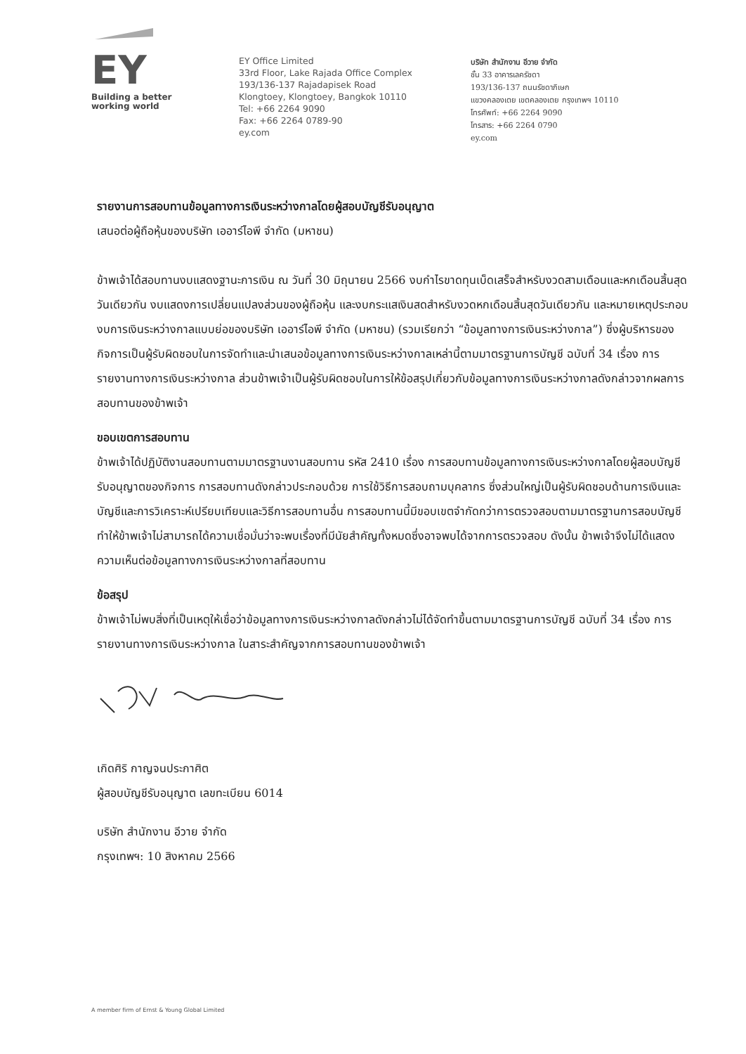EY
Building a better
working world
EY Office Limited
33rd Floor, Lake Rajada Office Complex
193/136-137 Rajadapisek Road
Klongtoey, Klongtoey, Bangkok 10110
Tel: +66 2264 9090
Fax: +66 2264 0789-90
ey.com
บริษัท สำนักงาน อีวาย จำกัด
ชั้น 33 อาคารเลครัชดา
193/136-137 ถนนรัชดาภิเษก
แขวงคลองเตย เขตคลองเตย กรุงเทพฯ 10110
โทรศัพท์: +66 2264 9090
โทรสาร: +66 2264 0790
ey.com
รายงานการสอบทานข้อมูลทางการเงินระหว่างกาลโดยผู้สอบบัญชีรับอนุญาต
เสนอต่อผู้ถือหุ้นของบริษัท เออาร์ไอพี จำกัด (มหาชน)
ข้าพเจ้าได้สอบทานงบแสดงฐานะการเงิน ณ วันที่ 30 มิถุนายน 2566 งบกำไรขาดทุนเบ็ดเสร็จสำหรับงวดสามเดือนและหกเดือนสิ้นสุดวันเดียวกัน งบแสดงการเปลี่ยนแปลงส่วนของผู้ถือหุ้น และงบกระแสเงินสดสำหรับงวดหกเดือนสิ้นสุดวันเดียวกัน และหมายเหตุประกอบงบการเงินระหว่างกาลแบบย่อของบริษัท เออาร์ไอพี จำกัด (มหาชน) (รวมเรียกว่า “ข้อมูลทางการเงินระหว่างกาล”) ซึ่งผู้บริหารของกิจการเป็นผู้รับผิดชอบในการจัดทำและนำเสนอข้อมูลทางการเงินระหว่างกาลเหล่านี้ตามมาตรฐานการบัญชี ฉบับที่ 34 เรื่อง การรายงานทางการเงินระหว่างกาล ส่วนข้าพเจ้าเป็นผู้รับผิดชอบในการให้ข้อสรุปเกี่ยวกับข้อมูลทางการเงินระหว่างกาลดังกล่าวจากผลการสอบทานของข้าพเจ้า
ขอบเขตการสอบทาน
ข้าพเจ้าได้ปฏิบัติงานสอบทานตามมาตรฐานงานสอบทาน รหัส 2410 เรื่อง การสอบทานข้อมูลทางการเงินระหว่างกาลโดยผู้สอบบัญชีรับอนุญาตของกิจการ การสอบทานดังกล่าวประกอบด้วย การใช้วิธีการสอบถามบุคลากร ซึ่งส่วนใหญ่เป็นผู้รับผิดชอบด้านการเงินและบัญชีและการวิเคราะห์เปรียบเทียบและวิธีการสอบทานอื่น การสอบทานนี้มีขอบเขตจำกัดกว่าการตรวจสอบตามมาตรฐานการสอบบัญชี ทำให้ข้าพเจ้าไม่สามารถได้ความเชื่อมั่นว่าจะพบเรื่องที่มีนัยสำคัญทั้งหมดซึ่งอาจพบได้จากการตรวจสอบ ดังนั้น ข้าพเจ้าจึงไม่ได้แสดงความเห็นต่อข้อมูลทางการเงินระหว่างกาลที่สอบทาน
ข้อสรุป
ข้าพเจ้าไม่พบสิ่งที่เป็นเหตุให้เชื่อว่าข้อมูลทางการเงินระหว่างกาลดังกล่าวไม่ได้จัดทำขึ้นตามมาตรฐานการบัญชี ฉบับที่ 34 เรื่อง การรายงานทางการเงินระหว่างกาล ในสาระสำคัญจากการสอบทานของข้าพเจ้า
เกิดศิริ กาญจนประกาศิต
ผู้สอบบัญชีรับอนุญาต เลขทะเบียน 6014
บริษัท สำนักงาน อีวาย จำกัด
กรุงเทพฯ: 10 สิงหาคม 2566
A member firm of Ernst & Young Global Limited